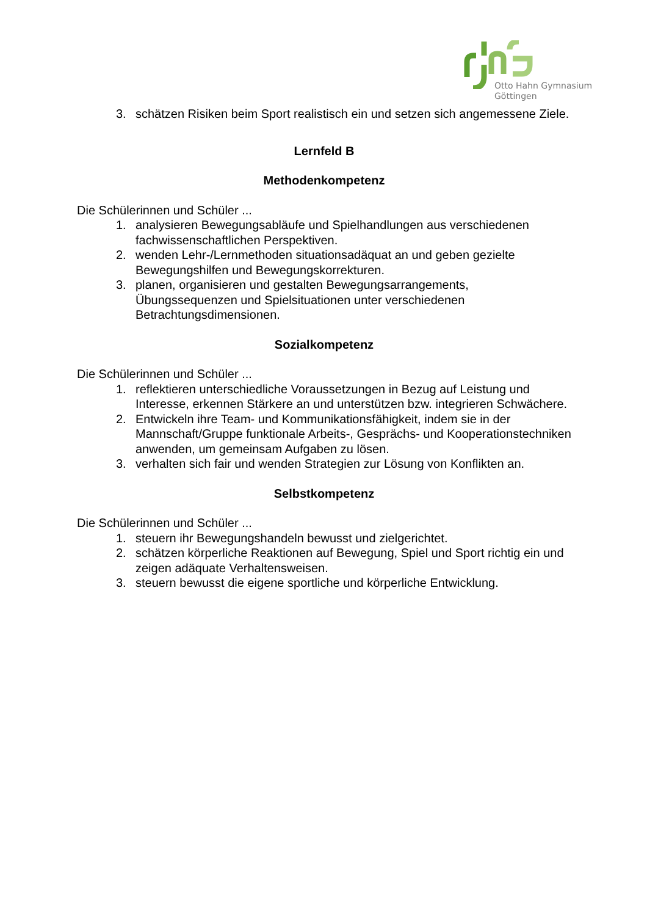Otto Hahn Gymnasium
Göttingen
3. schätzen Risiken beim Sport realistisch ein und setzen sich angemessene Ziele.
Lernfeld B
Methodenkompetenz
Die Schülerinnen und Schüler ...
1. analysieren Bewegungsabläufe und Spielhandlungen aus verschiedenen fachwissenschaftlichen Perspektiven.
2. wenden Lehr-/Lernmethoden situationsadäquat an und geben gezielte Bewegungshilfen und Bewegungskorrekturen.
3. planen, organisieren und gestalten Bewegungsarrangements, Übungssequenzen und Spielsituationen unter verschiedenen Betrachtungsdimensionen.
Sozialkompetenz
Die Schülerinnen und Schüler ...
1. reflektieren unterschiedliche Voraussetzungen in Bezug auf Leistung und Interesse, erkennen Stärkere an und unterstützen bzw. integrieren Schwächere.
2. Entwickeln ihre Team- und Kommunikationsfähigkeit, indem sie in der Mannschaft/Gruppe funktionale Arbeits-, Gesprächs- und Kooperationstechniken anwenden, um gemeinsam Aufgaben zu lösen.
3. verhalten sich fair und wenden Strategien zur Lösung von Konflikten an.
Selbstkompetenz
Die Schülerinnen und Schüler ...
1. steuern ihr Bewegungshandeln bewusst und zielgerichtet.
2. schätzen körperliche Reaktionen auf Bewegung, Spiel und Sport richtig ein und zeigen adäquate Verhaltensweisen.
3. steuern bewusst die eigene sportliche und körperliche Entwicklung.